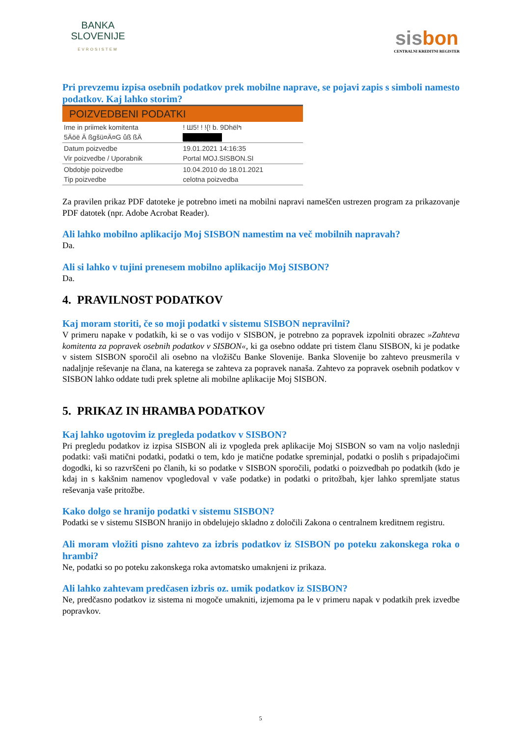BANKA
SLOVENIJE
EVROSISTEM
sisbon
CENTRALNI KREDITNI REGISTER
Pri prevzemu izpisa osebnih podatkov prek mobilne naprave, se pojavi zapis s simboli namesto podatkov. Kaj lahko storim?
| POIZVEDBENI PODATKI | |
| --- | --- |
| Ime in priimek komitenta 5Äöë Ä ßgšü¤Ä¤G ůß ßÄ | ! Ш5! ! !{! b. 9Dhëlߤ ████████ |
| Datum poizvedbe Vir poizvedbe / Uporabnik | 19.01.2021 14:16:35 Portal MOJ.SISBON.SI |
| Obdobje poizvedbe Tip poizvedbe | 10.04.2010 do 18.01.2021 celotna poizvedba |
Za pravilen prikaz PDF datoteke je potrebno imeti na mobilni napravi nameščen ustrezen program za prikazovanje PDF datotek (npr. Adobe Acrobat Reader).
Ali lahko mobilno aplikacijo Moj SISBON namestim na več mobilnih napravah?
Da.
Ali si lahko v tujini prenesem mobilno aplikacijo Moj SISBON?
Da.
4. PRAVILNOST PODATKOV
Kaj moram storiti, če so moji podatki v sistemu SISBON nepravilni?
V primeru napake v podatkih, ki se o vas vodijo v SISBON, je potrebno za popravek izpolniti obrazec »Zahteva komitenta za popravek osebnih podatkov v SISBON«, ki ga osebno oddate pri tistem članu SISBON, ki je podatke v sistem SISBON sporočil ali osebno na vložišču Banke Slovenije. Banka Slovenije bo zahtevo preusmerila v nadaljnje reševanje na člana, na katerega se zahteva za popravek nanaša. Zahtevo za popravek osebnih podatkov v SISBON lahko oddate tudi prek spletne ali mobilne aplikacije Moj SISBON.
5. PRIKAZ IN HRAMBA PODATKOV
Kaj lahko ugotovim iz pregleda podatkov v SISBON?
Pri pregledu podatkov iz izpisa SISBON ali iz vpogleda prek aplikacije Moj SISBON so vam na voljo naslednji podatki: vaši matični podatki, podatki o tem, kdo je matične podatke spreminjal, podatki o poslih s pripadajočimi dogodki, ki so razvrščeni po članih, ki so podatke v SISBON sporočili, podatki o poizvedbah po podatkih (kdo je kdaj in s kakšnim namenov vpogledoval v vaše podatke) in podatki o pritožbah, kjer lahko spremljate status reševanja vaše pritožbe.
Kako dolgo se hranijo podatki v sistemu SISBON?
Podatki se v sistemu SISBON hranijo in obdelujejo skladno z določili Zakona o centralnem kreditnem registru.
Ali moram vložiti pisno zahtevo za izbris podatkov iz SISBON po poteku zakonskega roka o hrambi?
Ne, podatki so po poteku zakonskega roka avtomatsko umaknjeni iz prikaza.
Ali lahko zahtevam predčasen izbris oz. umik podatkov iz SISBON?
Ne, predčasno podatkov iz sistema ni mogoče umakniti, izjemoma pa le v primeru napak v podatkih prek izvedbe popravkov.
5